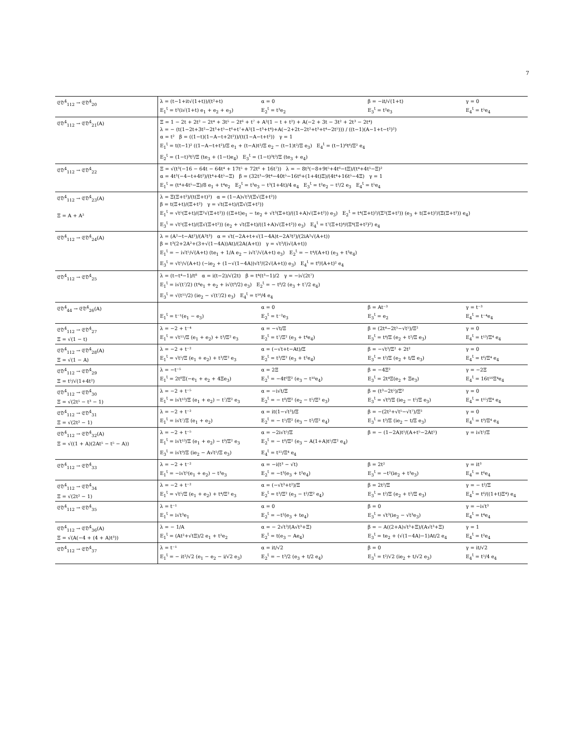7
| 𝔈𝔇<sup>4</sup><sub>112</sub> → 𝔈𝔇<sup>4</sup><sub>20</sub> | λ = (t−1+it√(1+t))/(t²+t) E<sub>1</sub><sup>t</sup> = t²(i√(1+t) e<sub>1</sub> + e<sub>2</sub> + e<sub>3</sub>) | α = 0 E<sub>2</sub><sup>t</sup> = t³e<sub>2</sub> | β = −it/√(1+t) E<sub>3</sub><sup>t</sup> = t²e<sub>3</sub> | γ = 0 E<sub>4</sub><sup>t</sup> = t⁵e<sub>4</sub> |
| 𝔈𝔇<sup>4</sup><sub>112</sub> → 𝔈𝔇<sup>4</sup><sub>21</sub>(A) | Ξ = 1 − 2t + 2t² − 2t⁴ + 3t⁵ − 2t⁶ + t⁷ + A²(1 − t + t²) + A(−2 + 3t − 3t² + 2t³ − 2t⁴) λ = − (t(1−2t+3t²−2t³+t⁵−t⁶+t⁷+A²(1−t³+t⁴)+A(−2+2t−2t²+t³+t⁴−2t⁵))) / ((t−1)(A−1+t−t²)²) α = t² β = ((1−t)(1−A−t+2t²))/(t(1−A−t+t²)) γ = 1 E<sub>1</sub><sup>t</sup> = t(t−1)² ((1−A−t+t²)/Ξ e<sub>1</sub> + (t−A)t²/Ξ e<sub>2</sub> − (t−1)t²/Ξ e<sub>3</sub>) E<sub>4</sub><sup>t</sup> = (t−1)⁶t⁶/Ξ² e<sub>4</sub> E<sub>2</sub><sup>t</sup> = (1−t)³t²/Ξ (te<sub>3</sub> + (1−t)e<sub>4</sub>) E<sub>3</sub><sup>t</sup> = (1−t)³t³/Ξ (te<sub>3</sub> + e<sub>4</sub>) | | | |
| 𝔈𝔇<sup>4</sup><sub>112</sub> → 𝔈𝔇<sup>4</sup><sub>22</sub> | Ξ = √(t³(−16 − 64t − 64t⁴ + 17t⁵ + 72t⁶ + 16t⁷)) λ = − 8t³(−8+9t⁵+4t⁶−tΞ)/(t⁴+4t⁵−Ξ)² α = 4t³(−4−t+4t²)/(t⁴+4t⁵−Ξ) β = (32t³−9t⁴−40t⁵−16t⁶+(1+4t)Ξ)/(4t⁴+16t⁵−4Ξ) γ = 1 E<sub>1</sub><sup>t</sup> = (t⁴+4t⁵−Ξ)/8 e<sub>1</sub> + t⁴e<sub>2</sub> E<sub>2</sub><sup>t</sup> = t³e<sub>3</sub> − t³(1+4t)/4 e<sub>4</sub> E<sub>3</sub><sup>t</sup> = t²e<sub>2</sub> − t²/2 e<sub>3</sub> E<sub>4</sub><sup>t</sup> = t⁵e<sub>4</sub> | | | |
| 𝔈𝔇<sup>4</sup><sub>112</sub> → 𝔈𝔇<sup>4</sup><sub>23</sub>(A) Ξ = A + A² | λ = Ξ(Ξ+t²)/(t(Ξ+t)²) α = (1−A)√t³/(Ξ√(Ξ+t²)) β = t(Ξ+t)/(Ξ+t²) γ = √t(Ξ+t)/(Ξ√(Ξ+t²)) E<sub>1</sub><sup>t</sup> = √t⁵(Ξ+t)/(Ξ²√(Ξ+t²)) ((Ξ+t)e<sub>1</sub> − te<sub>2</sub> + √t³(Ξ+t)/((1+A)√(Ξ+t²)) e<sub>3</sub>) E<sub>2</sub><sup>t</sup> = t⁴(Ξ+t)²/(Ξ²(Ξ+t²)) (e<sub>3</sub> + t(Ξ+t)²/(Ξ(Ξ+t²)) e<sub>4</sub>) E<sub>3</sub><sup>t</sup> = √t⁵(Ξ+t)/(Ξ√(Ξ+t²)) (e<sub>2</sub> + √t(Ξ+t)/((1+A)√(Ξ+t²)) e<sub>3</sub>) E<sub>4</sub><sup>t</sup> = t⁷(Ξ+t)⁴/(Ξ⁴(Ξ+t²)²) e<sub>4</sub> | | | |
| 𝔈𝔇<sup>4</sup><sub>112</sub> → 𝔈𝔇<sup>4</sup><sub>24</sub>(A) | λ = (A²−t−At²)/(A²t³) α = √t(−2A+t+√(1−4A)t−2A²t²)/(2iA²√(A+t)) β = t³(2+2A²+(3+√(1−4A))At)/(2A(A+t)) γ = √t³/(i√(A+t)) E<sub>1</sub><sup>t</sup> = − i√t⁵/√(A+t) (te<sub>1</sub> + 1/A e<sub>2</sub> − i√t⁷/√(A+t) e<sub>3</sub>) E<sub>2</sub><sup>t</sup> = − t⁴/(A+t) (e<sub>3</sub> + t³e<sub>4</sub>) E<sub>3</sub><sup>t</sup> = √t⁵/√(A+t) (−ie<sub>2</sub> + (1−√(1−4A))√t³/(2√(A+t)) e<sub>3</sub>) E<sub>4</sub><sup>t</sup> = t⁸/(A+t)² e<sub>4</sub> | | | |
| 𝔈𝔇<sup>4</sup><sub>112</sub> → 𝔈𝔇<sup>4</sup><sub>25</sub> | λ = (t−t⁴−1)/t⁸ α = i(t−2)/√(2t) β = t⁴(t³−1)/2 γ = −i√(2t⁷) E<sub>1</sub><sup>t</sup> = i√(t⁷/2) (t⁴e<sub>1</sub> + e<sub>2</sub> + i√(t⁹/2) e<sub>3</sub>) E<sub>2</sub><sup>t</sup> = − t⁸/2 (e<sub>3</sub> + t⁷/2 e<sub>4</sub>) E<sub>3</sub><sup>t</sup> = √(t¹¹/2) (ie<sub>2</sub> − √(t⁷/2) e<sub>3</sub>) E<sub>4</sub><sup>t</sup> = t¹⁶/4 e<sub>4</sub> | | | |
| 𝔈𝔇<sup>4</sup><sub>44</sub> → 𝔈𝔇<sup>4</sup><sub>26</sub>(A) | E<sub>1</sub><sup>t</sup> = t⁻¹(e<sub>1</sub> − e<sub>3</sub>) | α = 0 E<sub>2</sub><sup>t</sup> = t⁻²e<sub>3</sub> | β = At⁻³ E<sub>3</sub><sup>t</sup> = e<sub>2</sub> | γ = t⁻³ E<sub>4</sub><sup>t</sup> = t⁻⁴e<sub>4</sub> |
| 𝔈𝔇<sup>4</sup><sub>112</sub> → 𝔈𝔇<sup>4</sup><sub>27</sub> Ξ = √(1 − t) | λ = −2 + t⁻⁴ E<sub>1</sub><sup>t</sup> = √t¹¹/Ξ (e<sub>1</sub> + e<sub>2</sub>) + t³/Ξ² e<sub>3</sub> | α = −√t/Ξ E<sub>2</sub><sup>t</sup> = t⁷/Ξ² (e<sub>3</sub> + t⁴e<sub>4</sub>) | β = (2t⁴−2t⁵−√t⁵)/Ξ² E<sub>3</sub><sup>t</sup> = t⁴/Ξ (e<sub>2</sub> + t²/Ξ e<sub>3</sub>) | γ = 0 E<sub>4</sub><sup>t</sup> = t¹³/Ξ⁴ e<sub>4</sub> |
| 𝔈𝔇<sup>4</sup><sub>112</sub> → 𝔈𝔇<sup>4</sup><sub>28</sub>(A) Ξ = √(1 − A) | λ = −2 + t⁻² E<sub>1</sub><sup>t</sup> = √t⁵/Ξ (e<sub>1</sub> + e<sub>2</sub>) + t³/Ξ² e<sub>3</sub> | α = (−√t+t−At)/Ξ E<sub>2</sub><sup>t</sup> = t³/Ξ² (e<sub>3</sub> + t²e<sub>4</sub>) | β = −√t³/Ξ² + 2t² E<sub>3</sub><sup>t</sup> = t²/Ξ (e<sub>2</sub> + t/Ξ e<sub>3</sub>) | γ = 0 E<sub>4</sub><sup>t</sup> = t⁶/Ξ⁴ e<sub>4</sub> |
| 𝔈𝔇<sup>4</sup><sub>112</sub> → 𝔈𝔇<sup>4</sup><sub>29</sub> Ξ = t⁵/√(1+4t²) | λ = −t⁻⁵ E<sub>1</sub><sup>t</sup> = 2t⁸Ξ(−e<sub>1</sub> + e<sub>2</sub> + 4Ξe<sub>3</sub>) | α = 2Ξ E<sub>2</sub><sup>t</sup> = −4t⁶Ξ² (e<sub>3</sub> − t¹⁰e<sub>4</sub>) | β = −4Ξ² E<sub>3</sub><sup>t</sup> = 2t⁴Ξ(e<sub>2</sub> + Ξe<sub>3</sub>) | γ = −2Ξ E<sub>4</sub><sup>t</sup> = 16t¹⁰Ξ⁴e<sub>4</sub> |
| 𝔈𝔇<sup>4</sup><sub>112</sub> → 𝔈𝔇<sup>4</sup><sub>30</sub> Ξ = √(2t⁵ − t³ − 1) | λ = −2 + t⁻⁵ E<sub>1</sub><sup>t</sup> = i√t¹³/Ξ (e<sub>1</sub> + e<sub>2</sub>) − t⁷/Ξ² e<sub>3</sub> | α = −i√t/Ξ E<sub>2</sub><sup>t</sup> = − t⁸/Ξ² (e<sub>2</sub> − t⁵/Ξ² e<sub>3</sub>) | β = (t³−2t⁵)/Ξ² E<sub>3</sub><sup>t</sup> = √t⁹/Ξ (ie<sub>2</sub> − t⁵/Ξ e<sub>3</sub>) | γ = 0 E<sub>4</sub><sup>t</sup> = t¹⁵/Ξ⁴ e<sub>4</sub> |
| 𝔈𝔇<sup>4</sup><sub>112</sub> → 𝔈𝔇<sup>4</sup><sub>31</sub> Ξ = √(2t² − 1) | λ = −2 + t⁻² E<sub>1</sub><sup>t</sup> = i√t⁷/Ξ (e<sub>1</sub> + e<sub>2</sub>) | α = it(1−√t³)/Ξ E<sub>2</sub><sup>t</sup> = − t⁵/Ξ² (e<sub>3</sub> − t²/Ξ² e<sub>4</sub>) | β = −(2t²+√t⁵−√t⁷)/Ξ² E<sub>3</sub><sup>t</sup> = t³/Ξ (ie<sub>2</sub> − t/Ξ e<sub>3</sub>) | γ = 0 E<sub>4</sub><sup>t</sup> = t⁹/Ξ⁴ e<sub>4</sub> |
| 𝔈𝔇<sup>4</sup><sub>112</sub> → 𝔈𝔇<sup>4</sup><sub>32</sub>(A) Ξ = √((1 + A)(2At⁵ − t⁵ − A)) | λ = −2 + t⁻⁵ E<sub>1</sub><sup>t</sup> = i√t¹³/Ξ (e<sub>1</sub> + e<sub>2</sub>) − t⁹/Ξ² e<sub>3</sub> E<sub>3</sub><sup>t</sup> = i√t⁹/Ξ (ie<sub>2</sub> − A√t⁵/Ξ e<sub>3</sub>) | α = −2i√t⁵/Ξ E<sub>2</sub><sup>t</sup> = − t⁸/Ξ² (e<sub>3</sub> − A(1+A)t⁵/Ξ² e<sub>4</sub>) E<sub>4</sub><sup>t</sup> = t¹⁵/Ξ⁴ e<sub>4</sub> | β = − (1−2A)t⁵/(A+t⁵−2At⁵) | γ = i√t⁵/Ξ |
| 𝔈𝔇<sup>4</sup><sub>112</sub> → 𝔈𝔇<sup>4</sup><sub>33</sub> | λ = −2 + t⁻² E<sub>1</sub><sup>t</sup> = −i√t⁵(e<sub>1</sub> + e<sub>2</sub>) − t³e<sub>3</sub> | α = −i(t³ − √t) E<sub>2</sub><sup>t</sup> = −t³(e<sub>3</sub> + t²e<sub>4</sub>) | β = 2t² E<sub>3</sub><sup>t</sup> = −t²(ie<sub>2</sub> + t³e<sub>3</sub>) | γ = it³ E<sub>4</sub><sup>t</sup> = t⁶e<sub>4</sub> |
| 𝔈𝔇<sup>4</sup><sub>112</sub> → 𝔈𝔇<sup>4</sup><sub>34</sub> Ξ = √(2t² − 1) | λ = −2 + t⁻² E<sub>1</sub><sup>t</sup> = √t⁵/Ξ (e<sub>1</sub> + e<sub>2</sub>) + t⁴/Ξ² e<sub>3</sub> | α = (−√t³+t²)/Ξ E<sub>2</sub><sup>t</sup> = t³/Ξ² (e<sub>3</sub> − t²/Ξ² e<sub>4</sub>) | β = 2t²/Ξ E<sub>3</sub><sup>t</sup> = t²/Ξ (e<sub>2</sub> + t²/Ξ e<sub>3</sub>) | γ = − t²/Ξ E<sub>4</sub><sup>t</sup> = t⁶/((1+t)Ξ⁴) e<sub>4</sub> |
| 𝔈𝔇<sup>4</sup><sub>112</sub> → 𝔈𝔇<sup>4</sup><sub>35</sub> | λ = t⁻¹ E<sub>1</sub><sup>t</sup> = i√t³e<sub>1</sub> | α = 0 E<sub>2</sub><sup>t</sup> = −t²(e<sub>3</sub> + te<sub>4</sub>) | β = 0 E<sub>3</sub><sup>t</sup> = √t³(ie<sub>2</sub> − √t³e<sub>3</sub>) | γ = −i√t³ E<sub>4</sub><sup>t</sup> = t⁴e<sub>4</sub> |
| 𝔈𝔇<sup>4</sup><sub>112</sub> → 𝔈𝔇<sup>4</sup><sub>36</sub>(A) Ξ = √(A(−4 + (4 + A)t³)) | λ = − 1/A E<sub>1</sub><sup>t</sup> = (At²+√tΞ)/2 e<sub>1</sub> + t²e<sub>2</sub> | α = − 2√t³/(A√t³+Ξ) E<sub>2</sub><sup>t</sup> = t(e<sub>3</sub> − Ae<sub>4</sub>) | β = − A((2+A)√t³+Ξ)/(A√t³+Ξ) E<sub>3</sub><sup>t</sup> = te<sub>2</sub> + (√(1−4A)−1)At/2 e<sub>4</sub> | γ = 1 E<sub>4</sub><sup>t</sup> = t²e<sub>4</sub> |
| 𝔈𝔇<sup>4</sup><sub>112</sub> → 𝔈𝔇<sup>4</sup><sub>37</sub> | λ = t⁻¹ E<sub>1</sub><sup>t</sup> = − it²/√2 (e<sub>1</sub> − e<sub>2</sub> − i/√2 e<sub>3</sub>) | α = it/√2 E<sub>2</sub><sup>t</sup> = − t³/2 (e<sub>3</sub> + t/2 e<sub>4</sub>) | β = 0 E<sub>3</sub><sup>t</sup> = t²/√2 (ie<sub>2</sub> + t/√2 e<sub>3</sub>) | γ = it/√2 E<sub>4</sub><sup>t</sup> = t⁵/4 e<sub>4</sub> |